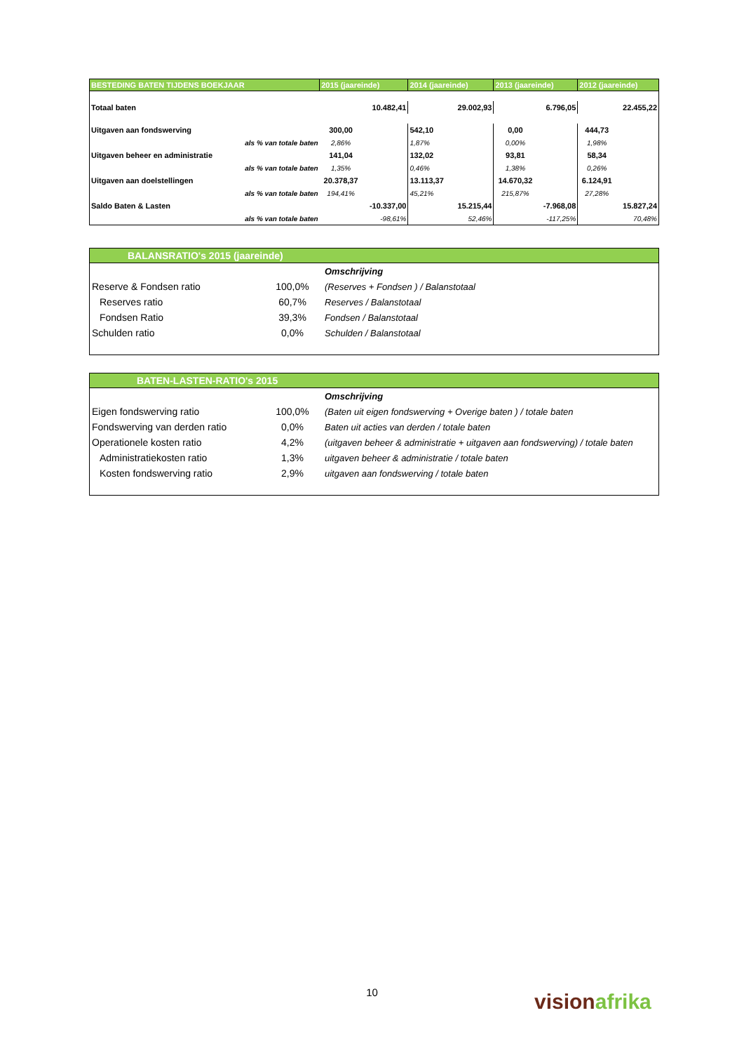| BESTEDING BATEN TIJDENS BOEKJAAR | | 2015 (jaareinde) | | 2014 (jaareinde) | | 2013 (jaareinde) | | 2012 (jaareinde) | |
| --- | --- | --- | --- | --- | --- | --- | --- | --- | --- |
| Totaal baten | | | 10.482,41 | | 29.002,93 | | 6.796,05 | | 22.455,22 |
| Uitgaven aan fondswerving | | 300,00 | | 542,10 | | 0,00 | | 444,73 | |
| | als % van totale baten | 2,86% | | 1,87% | | 0,00% | | 1,98% | |
| Uitgaven beheer en administratie | | 141,04 | | 132,02 | | 93,81 | | 58,34 | |
| | als % van totale baten | 1,35% | | 0,46% | | 1,38% | | 0,26% | |
| Uitgaven aan doelstellingen | | 20.378,37 | | 13.113,37 | | 14.670,32 | | 6.124,91 | |
| | als % van totale baten | 194,41% | | 45,21% | | 215,87% | | 27,28% | |
| Saldo Baten & Lasten | | | -10.337,00 | | 15.215,44 | | -7.968,08 | | 15.827,24 |
| | als % van totale baten | | -98,61% | | 52,46% | | -117,25% | | 70,48% |
| BALANSRATIO's 2015 (jaareinde) | | |
| --- | --- | --- |
| | | Omschrijving |
| Reserve & Fondsen ratio | 100,0% | (Reserves + Fondsen ) / Balanstotaal |
| Reserves ratio | 60,7% | Reserves / Balanstotaal |
| Fondsen Ratio | 39,3% | Fondsen / Balanstotaal |
| Schulden ratio | 0,0% | Schulden / Balanstotaal |
| BATEN-LASTEN-RATIO's 2015 | | |
| --- | --- | --- |
| | | Omschrijving |
| Eigen fondswerving ratio | 100,0% | (Baten uit eigen fondswerving + Overige baten ) / totale baten |
| Fondswerving van derden ratio | 0,0% | Baten uit acties van derden / totale baten |
| Operationele kosten ratio | 4,2% | (uitgaven beheer & administratie + uitgaven aan fondswerving) / totale baten |
| Administratiekosten ratio | 1,3% | uitgaven beheer & administratie / totale baten |
| Kosten fondswerving ratio | 2,9% | uitgaven aan fondswerving / totale baten |
10 vision afrika